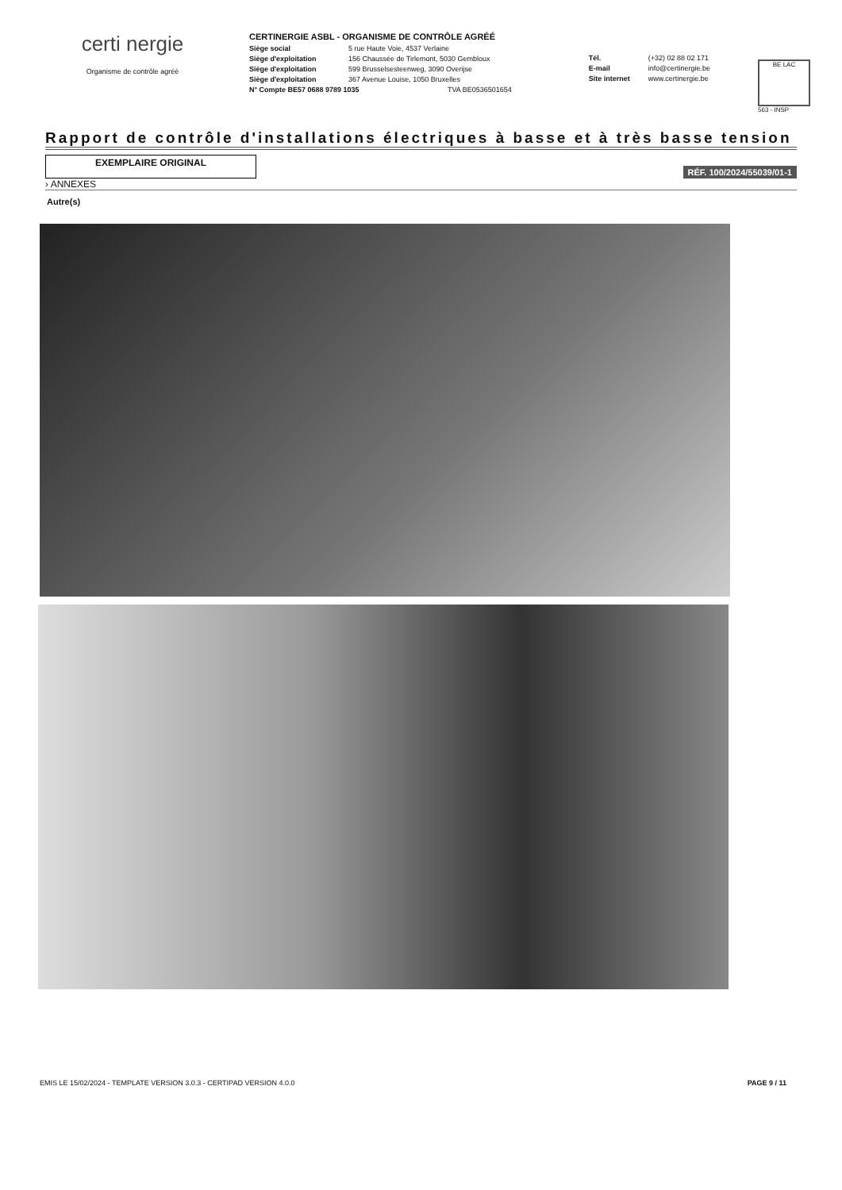certi nergie
Organisme de contrôle agréé
CERTINERGIE ASBL - ORGANISME DE CONTRÔLE AGRÉÉ
Siège social 5 rue Haute Voie, 4537 Verlaine
Siège d'exploitation 156 Chaussée de Tirlemont, 5030 Gembloux
Siège d'exploitation 599 Brusselsesteenweg, 3090 Overijse
Siège d'exploitation 367 Avenue Louise, 1050 Bruxelles
N° Compte BE57 0688 9789 1035 TVA BE0536501654
Tél. (+32) 02 88 02 171
E-mail info@certinergie.be
Site internet www.certinergie.be
BE LAC
563 - INSP
Rapport de contrôle d'installations électriques à basse et à très basse tension
EXEMPLAIRE ORIGINAL
RÉF. 100/2024/55039/01-1
› ANNEXES
Autre(s)
EMIS LE 15/02/2024 - TEMPLATE VERSION 3.0.3 - CERTIPAD VERSION 4.0.0 PAGE 9 / 11